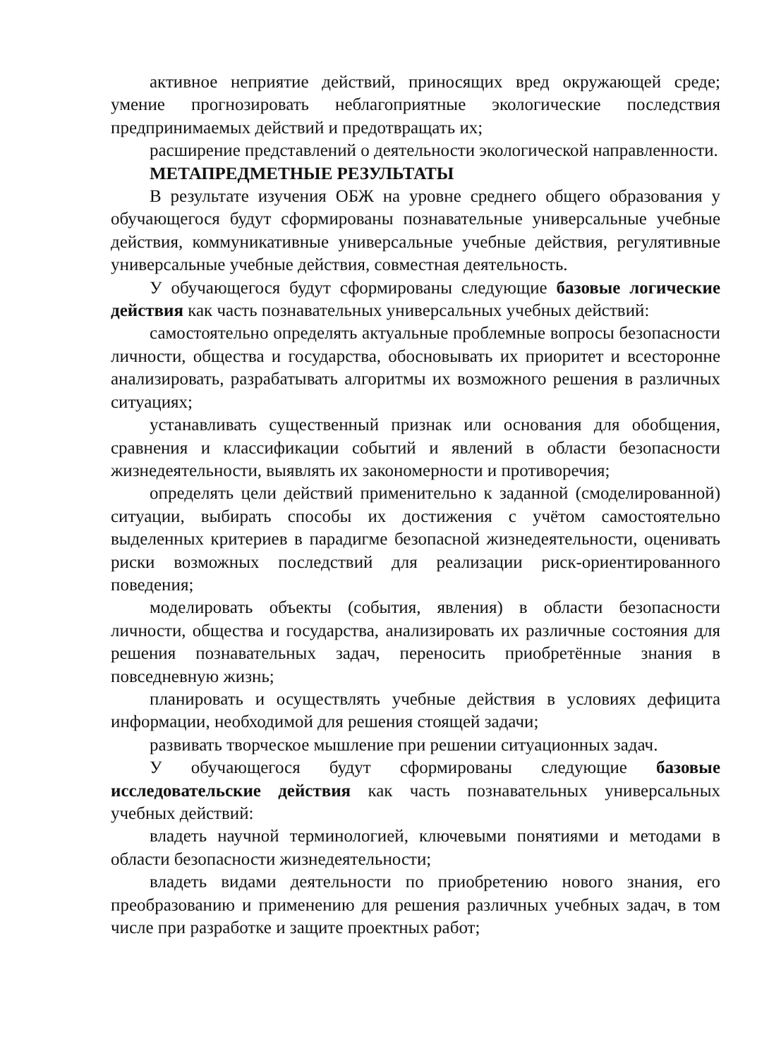активное неприятие действий, приносящих вред окружающей среде; умение прогнозировать неблагоприятные экологические последствия предпринимаемых действий и предотвращать их;
расширение представлений о деятельности экологической направленности.
МЕТАПРЕДМЕТНЫЕ РЕЗУЛЬТАТЫ
В результате изучения ОБЖ на уровне среднего общего образования у обучающегося будут сформированы познавательные универсальные учебные действия, коммуникативные универсальные учебные действия, регулятивные универсальные учебные действия, совместная деятельность.
У обучающегося будут сформированы следующие базовые логические действия как часть познавательных универсальных учебных действий:
самостоятельно определять актуальные проблемные вопросы безопасности личности, общества и государства, обосновывать их приоритет и всесторонне анализировать, разрабатывать алгоритмы их возможного решения в различных ситуациях;
устанавливать существенный признак или основания для обобщения, сравнения и классификации событий и явлений в области безопасности жизнедеятельности, выявлять их закономерности и противоречия;
определять цели действий применительно к заданной (смоделированной) ситуации, выбирать способы их достижения с учётом самостоятельно выделенных критериев в парадигме безопасной жизнедеятельности, оценивать риски возможных последствий для реализации риск-ориентированного поведения;
моделировать объекты (события, явления) в области безопасности личности, общества и государства, анализировать их различные состояния для решения познавательных задач, переносить приобретённые знания в повседневную жизнь;
планировать и осуществлять учебные действия в условиях дефицита информации, необходимой для решения стоящей задачи;
развивать творческое мышление при решении ситуационных задач.
У обучающегося будут сформированы следующие базовые исследовательские действия как часть познавательных универсальных учебных действий:
владеть научной терминологией, ключевыми понятиями и методами в области безопасности жизнедеятельности;
владеть видами деятельности по приобретению нового знания, его преобразованию и применению для решения различных учебных задач, в том числе при разработке и защите проектных работ;